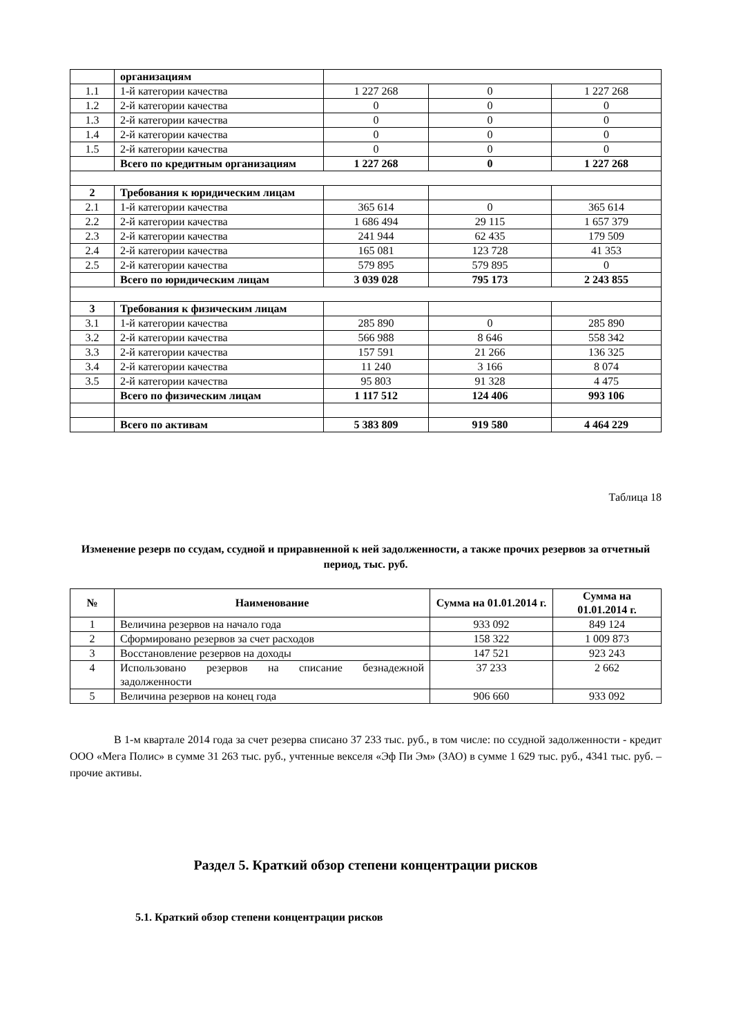| | организациям | | | |
| 1.1 | 1-й категории качества | 1 227 268 | 0 | 1 227 268 |
| 1.2 | 2-й категории качества | 0 | 0 | 0 |
| 1.3 | 2-й категории качества | 0 | 0 | 0 |
| 1.4 | 2-й категории качества | 0 | 0 | 0 |
| 1.5 | 2-й категории качества | 0 | 0 | 0 |
| | Всего по кредитным организациям | 1 227 268 | 0 | 1 227 268 |
| 2 | Требования к юридическим лицам | | | |
| 2.1 | 1-й категории качества | 365 614 | 0 | 365 614 |
| 2.2 | 2-й категории качества | 1 686 494 | 29 115 | 1 657 379 |
| 2.3 | 2-й категории качества | 241 944 | 62 435 | 179 509 |
| 2.4 | 2-й категории качества | 165 081 | 123 728 | 41 353 |
| 2.5 | 2-й категории качества | 579 895 | 579 895 | 0 |
| | Всего по юридическим лицам | 3 039 028 | 795 173 | 2 243 855 |
| 3 | Требования к физическим лицам | | | |
| 3.1 | 1-й категории качества | 285 890 | 0 | 285 890 |
| 3.2 | 2-й категории качества | 566 988 | 8 646 | 558 342 |
| 3.3 | 2-й категории качества | 157 591 | 21 266 | 136 325 |
| 3.4 | 2-й категории качества | 11 240 | 3 166 | 8 074 |
| 3.5 | 2-й категории качества | 95 803 | 91 328 | 4 475 |
| | Всего по физическим лицам | 1 117 512 | 124 406 | 993 106 |
| | Всего по активам | 5 383 809 | 919 580 | 4 464 229 |
Таблица 18
Изменение резерв по ссудам, ссудной и приравненной к ней задолженности, а также прочих резервов за отчетный период, тыс. руб.
| № | Наименование | Сумма на 01.01.2014 г. | Сумма на 01.01.2014 г. |
| --- | --- | --- | --- |
| 1 | Величина резервов на начало года | 933 092 | 849 124 |
| 2 | Сформировано резервов за счет расходов | 158 322 | 1 009 873 |
| 3 | Восстановление резервов на доходы | 147 521 | 923 243 |
| 4 | Использовано резервов на списание безнадежной задолженности | 37 233 | 2 662 |
| 5 | Величина резервов на конец года | 906 660 | 933 092 |
В 1-м квартале 2014 года за счет резерва списано 37 233 тыс. руб., в том числе: по ссудной задолженности - кредит ООО «Мега Полис» в сумме 31 263 тыс. руб., учтенные векселя «Эф Пи Эм» (ЗАО) в сумме 1 629 тыс. руб., 4341 тыс. руб. – прочие активы.
Раздел 5. Краткий обзор степени концентрации рисков
5.1. Краткий обзор степени концентрации рисков